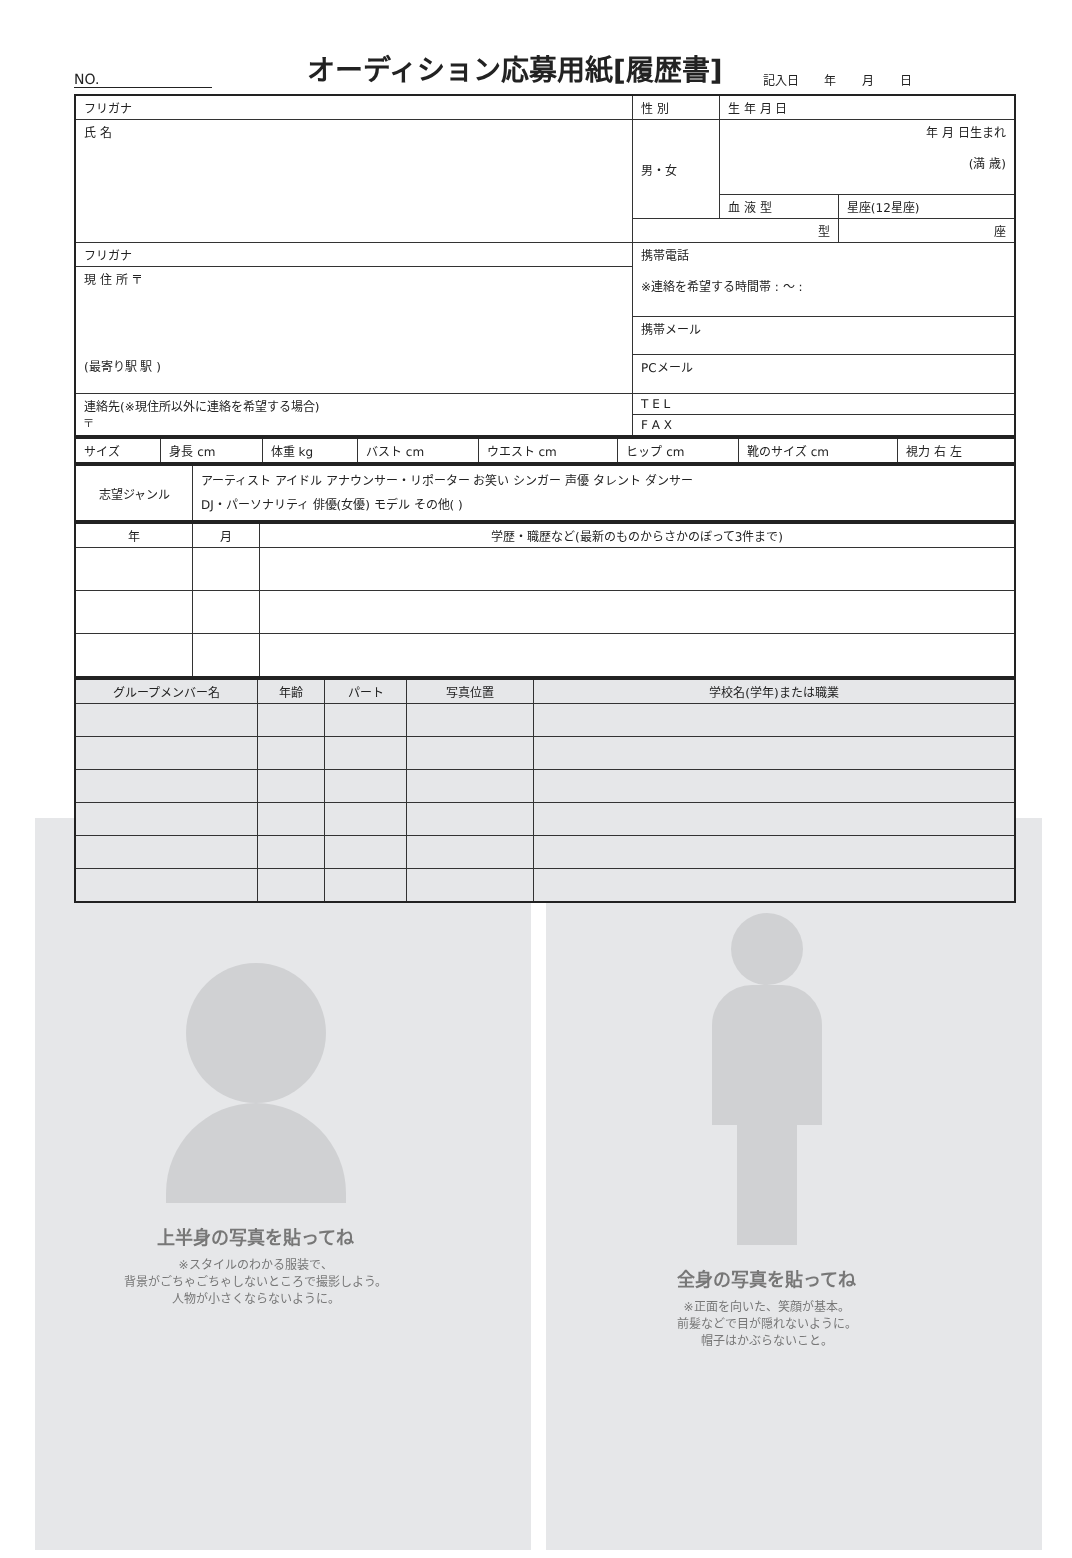NO.
オーディション応募用紙[履歴書]
記入日 年 月 日
| フリガナ | 性 別 | 生 年 月 日 | |
| 氏 名 | 男・女 | 年 月 日生まれ (満 歳) | |
| | | 血 液 型 | 星座(12星座) |
| | 型 | | 座 |
| フリガナ | 携帯電話 ※連絡を希望する時間帯 : 〜 : | | |
| 現 住 所 〒 (最寄り駅 駅 ) | | | |
| | 携帯メール | | |
| | PCメール | | |
| 連絡先(※現住所以外に連絡を希望する場合) 〒 | T E L | | |
| | F A X | | |
| サイズ | 身長 cm | 体重 kg | バスト cm | ウエスト cm | ヒップ cm | 靴のサイズ cm | 視力 右 左 |
| 志望ジャンル | アーティスト アイドル アナウンサー・リポーター お笑い シンガー 声優 タレント ダンサー DJ・パーソナリティ 俳優(女優) モデル その他( ) |
| 年 | 月 | 学歴・職歴など(最新のものからさかのぼって3件まで) |
| --- | --- | --- |
| グループメンバー名 | 年齢 | パート | 写真位置 | 学校名(学年)または職業 |
| --- | --- | --- | --- | --- |
上半身の写真を貼ってね
※スタイルのわかる服装で、
背景がごちゃごちゃしないところで撮影しよう。
人物が小さくならないように。
全身の写真を貼ってね
※正面を向いた、笑顔が基本。
前髪などで目が隠れないように。
帽子はかぶらないこと。